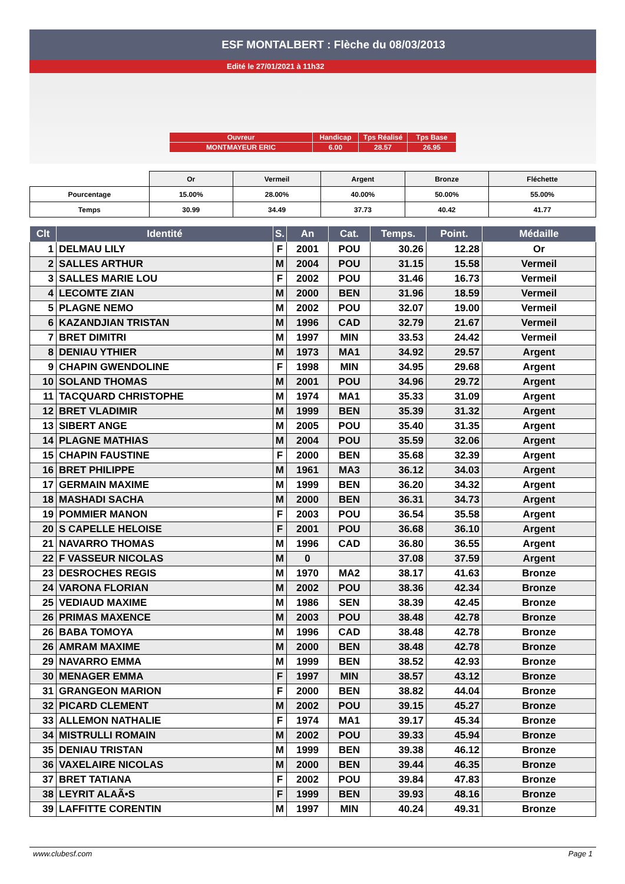ESF MONTALBERT : Flèche du 08/03/2013
Edité le 27/01/2021 à 11h32
| Ouvreur | Handicap | Tps Réalisé | Tps Base |
| MONTMAYEUR ERIC | 6.00 | 28.57 | 26.95 |
| | Or | Vermeil | Argent | Bronze | Fléchette |
| Pourcentage | 15.00% | 28.00% | 40.00% | 50.00% | 55.00% |
| Temps | 30.99 | 34.49 | 37.73 | 40.42 | 41.77 |
| Clt | Identité | S. | An | Cat. | Temps. | Point. | Médaille |
| --- | --- | --- | --- | --- | --- | --- | --- |
| 1 | DELMAU LILY | F | 2001 | POU | 30.26 | 12.28 | Or |
| 2 | SALLES ARTHUR | M | 2004 | POU | 31.15 | 15.58 | Vermeil |
| 3 | SALLES MARIE LOU | F | 2002 | POU | 31.46 | 16.73 | Vermeil |
| 4 | LECOMTE ZIAN | M | 2000 | BEN | 31.96 | 18.59 | Vermeil |
| 5 | PLAGNE NEMO | M | 2002 | POU | 32.07 | 19.00 | Vermeil |
| 6 | KAZANDJIAN TRISTAN | M | 1996 | CAD | 32.79 | 21.67 | Vermeil |
| 7 | BRET DIMITRI | M | 1997 | MIN | 33.53 | 24.42 | Vermeil |
| 8 | DENIAU YTHIER | M | 1973 | MA1 | 34.92 | 29.57 | Argent |
| 9 | CHAPIN GWENDOLINE | F | 1998 | MIN | 34.95 | 29.68 | Argent |
| 10 | SOLAND THOMAS | M | 2001 | POU | 34.96 | 29.72 | Argent |
| 11 | TACQUARD CHRISTOPHE | M | 1974 | MA1 | 35.33 | 31.09 | Argent |
| 12 | BRET VLADIMIR | M | 1999 | BEN | 35.39 | 31.32 | Argent |
| 13 | SIBERT ANGE | M | 2005 | POU | 35.40 | 31.35 | Argent |
| 14 | PLAGNE MATHIAS | M | 2004 | POU | 35.59 | 32.06 | Argent |
| 15 | CHAPIN FAUSTINE | F | 2000 | BEN | 35.68 | 32.39 | Argent |
| 16 | BRET PHILIPPE | M | 1961 | MA3 | 36.12 | 34.03 | Argent |
| 17 | GERMAIN MAXIME | M | 1999 | BEN | 36.20 | 34.32 | Argent |
| 18 | MASHADI SACHA | M | 2000 | BEN | 36.31 | 34.73 | Argent |
| 19 | POMMIER MANON | F | 2003 | POU | 36.54 | 35.58 | Argent |
| 20 | S CAPELLE HELOISE | F | 2001 | POU | 36.68 | 36.10 | Argent |
| 21 | NAVARRO THOMAS | M | 1996 | CAD | 36.80 | 36.55 | Argent |
| 22 | F VASSEUR NICOLAS | M | 0 | | 37.08 | 37.59 | Argent |
| 23 | DESROCHES REGIS | M | 1970 | MA2 | 38.17 | 41.63 | Bronze |
| 24 | VARONA FLORIAN | M | 2002 | POU | 38.36 | 42.34 | Bronze |
| 25 | VEDIAUD MAXIME | M | 1986 | SEN | 38.39 | 42.45 | Bronze |
| 26 | PRIMAS MAXENCE | M | 2003 | POU | 38.48 | 42.78 | Bronze |
| 26 | BABA TOMOYA | M | 1996 | CAD | 38.48 | 42.78 | Bronze |
| 26 | AMRAM MAXIME | M | 2000 | BEN | 38.48 | 42.78 | Bronze |
| 29 | NAVARRO EMMA | M | 1999 | BEN | 38.52 | 42.93 | Bronze |
| 30 | MENAGER EMMA | F | 1997 | MIN | 38.57 | 43.12 | Bronze |
| 31 | GRANGEON MARION | F | 2000 | BEN | 38.82 | 44.04 | Bronze |
| 32 | PICARD CLEMENT | M | 2002 | POU | 39.15 | 45.27 | Bronze |
| 33 | ALLEMON NATHALIE | F | 1974 | MA1 | 39.17 | 45.34 | Bronze |
| 34 | MISTRULLI ROMAIN | M | 2002 | POU | 39.33 | 45.94 | Bronze |
| 35 | DENIAU TRISTAN | M | 1999 | BEN | 39.38 | 46.12 | Bronze |
| 36 | VAXELAIRE NICOLAS | M | 2000 | BEN | 39.44 | 46.35 | Bronze |
| 37 | BRET TATIANA | F | 2002 | POU | 39.84 | 47.83 | Bronze |
| 38 | LEYRIT ALAÃ•S | F | 1999 | BEN | 39.93 | 48.16 | Bronze |
| 39 | LAFFITTE CORENTIN | M | 1997 | MIN | 40.24 | 49.31 | Bronze |
www.clubesf.com Page 1